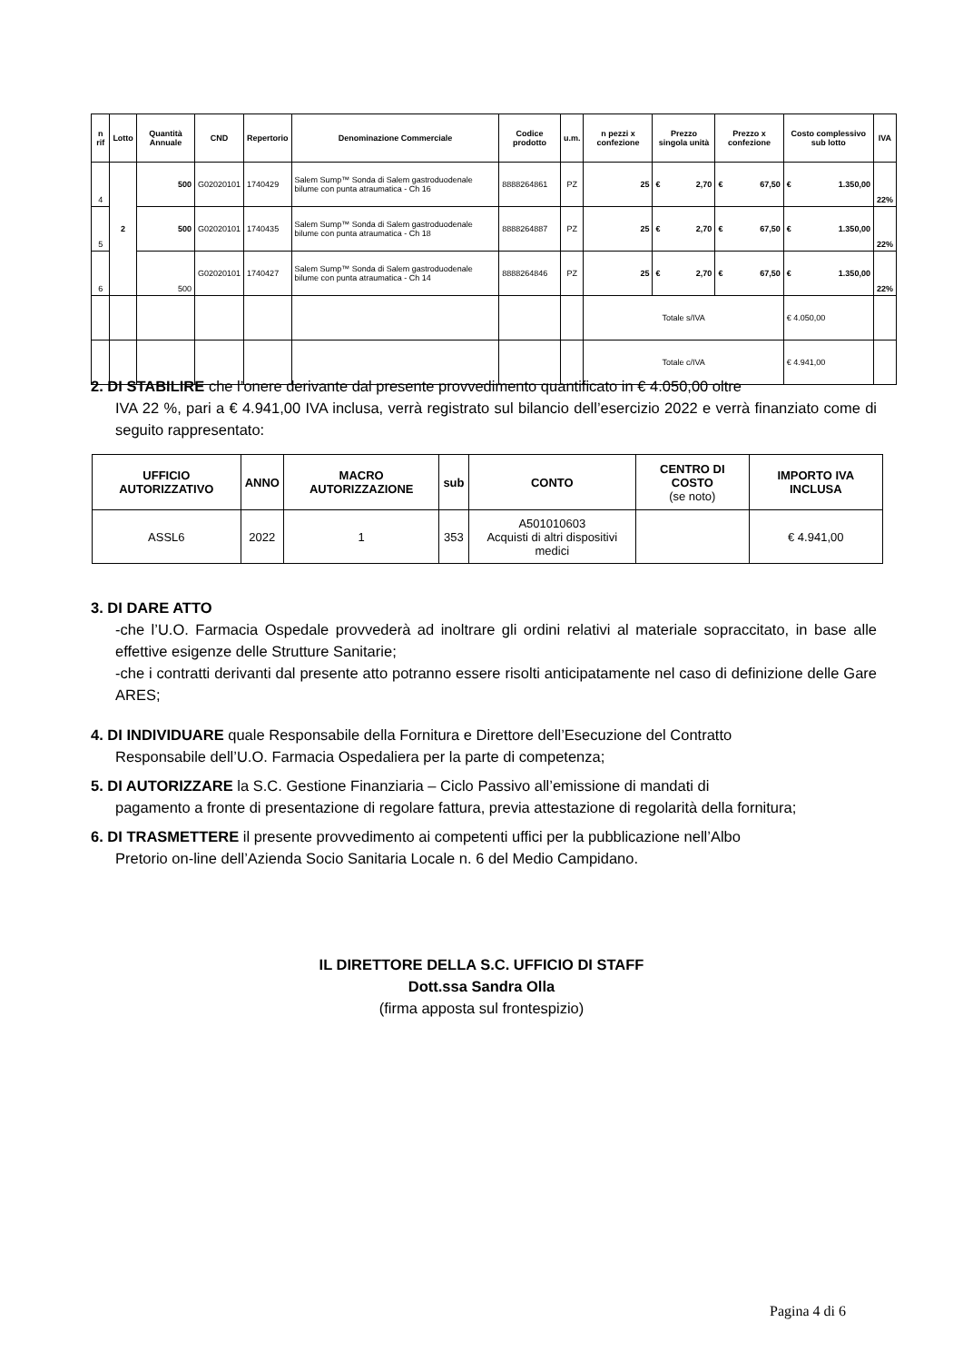| n rif | Lotto | Quantità Annuale | CND | Repertorio | Denominazione Commerciale | Codice prodotto | u.m. | n pezzi x confezione | Prezzo singola unità | Prezzo x confezione | Costo complessivo sub lotto | IVA |
| --- | --- | --- | --- | --- | --- | --- | --- | --- | --- | --- | --- | --- |
| 4 | 2 | 500 | G02020101 | 1740429 | Salem Sump™ Sonda di Salem gastroduodenale bilume con punta atraumatica - Ch 16 | 8888264861 | PZ | 25 | € 2,70 | € 67,50 | € 1.350,00 | 22% |
| 5 | | 500 | G02020101 | 1740435 | Salem Sump™ Sonda di Salem gastroduodenale bilume con punta atraumatica - Ch 18 | 8888264887 | PZ | 25 | € 2,70 | € 67,50 | € 1.350,00 | 22% |
| 6 | | 500 | G02020101 | 1740427 | Salem Sump™ Sonda di Salem gastroduodenale bilume con punta atraumatica - Ch 14 | 8888264846 | PZ | 25 | € 2,70 | € 67,50 | € 1.350,00 | 22% |
| | | | | | | | | Totale s/IVA | | | € 4.050,00 | |
| | | | | | | | | Totale c/IVA | | | € 4.941,00 | |
2. DI STABILIRE che l’onere derivante dal presente provvedimento quantificato in € 4.050,00 oltre
IVA 22 %, pari a € 4.941,00 IVA inclusa, verrà registrato sul bilancio dell’esercizio 2022 e verrà finanziato come di seguito rappresentato:
| UFFICIO AUTORIZZATIVO | ANNO | MACRO AUTORIZZAZIONE | sub | CONTO | CENTRO DI COSTO (se noto) | IMPORTO IVA INCLUSA |
| --- | --- | --- | --- | --- | --- | --- |
| ASSL6 | 2022 | 1 | 353 | A501010603 Acquisti di altri dispositivi medici | | € 4.941,00 |
3. DI DARE ATTO
-che l’U.O. Farmacia Ospedale provvederà ad inoltrare gli ordini relativi al materiale sopraccitato, in base alle effettive esigenze delle Strutture Sanitarie;
-che i contratti derivanti dal presente atto potranno essere risolti anticipatamente nel caso di definizione delle Gare ARES;
4. DI INDIVIDUARE quale Responsabile della Fornitura e Direttore dell’Esecuzione del Contratto
Responsabile dell’U.O. Farmacia Ospedaliera per la parte di competenza;
5. DI AUTORIZZARE la S.C. Gestione Finanziaria – Ciclo Passivo all’emissione di mandati di
pagamento a fronte di presentazione di regolare fattura, previa attestazione di regolarità della fornitura;
6. DI TRASMETTERE il presente provvedimento ai competenti uffici per la pubblicazione nell’Albo
Pretorio on-line dell’Azienda Socio Sanitaria Locale n. 6 del Medio Campidano.
IL DIRETTORE DELLA S.C. UFFICIO DI STAFF
Dott.ssa Sandra Olla
(firma apposta sul frontespizio)
Pagina 4 di 6